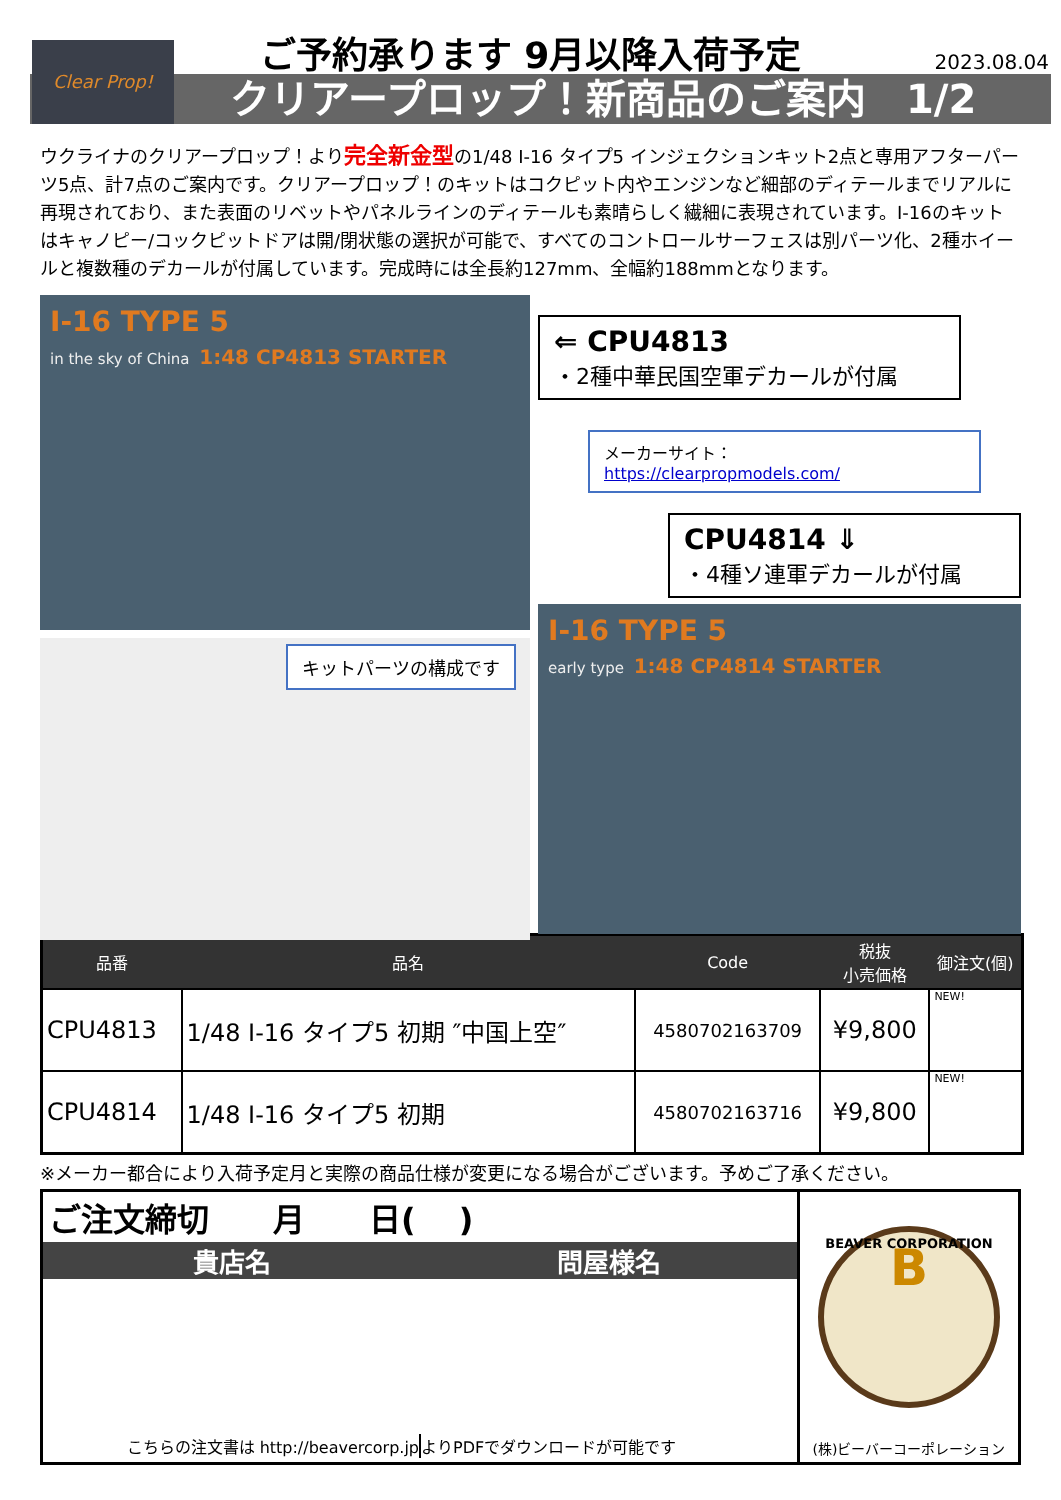Clear Prop!
ご予約承ります 9月以降入荷予定
2023.08.04
クリアープロップ！新商品のご案内　1/2
ウクライナのクリアープロップ！より完全新金型の1/48 I-16 タイプ5 インジェクションキット2点と専用アフターパーツ5点、計7点のご案内です。クリアープロップ！のキットはコクピット内やエンジンなど細部のディテールまでリアルに再現されており、また表面のリベットやパネルラインのディテールも素晴らしく繊細に表現されています。I-16のキットはキャノピー/コックピットドアは開/閉状態の選択が可能で、すべてのコントロールサーフェスは別パーツ化、2種ホイールと複数種のデカールが付属しています。完成時には全長約127mm、全幅約188mmとなります。
I-16 TYPE 5
in the sky of China 1:48 CP4813 STARTER
キットパーツの構成です
⇐ CPU4813
・2種中華民国空軍デカールが付属
メーカーサイト：https://clearpropmodels.com/
CPU4814 ⇓
・4種ソ連軍デカールが付属
I-16 TYPE 5
early type 1:48 CP4814 STARTER
| 品番 | 品名 | Code | 税抜 小売価格 | 御注文(個) |
| --- | --- | --- | --- | --- |
| CPU4813 | 1/48 I-16 タイプ5 初期 ″中国上空″ | 4580702163709 | ¥9,800 | NEW! |
| CPU4814 | 1/48 I-16 タイプ5 初期 | 4580702163716 | ¥9,800 | NEW! |
※メーカー都合により入荷予定月と実際の商品仕様が変更になる場合がございます。予めご了承ください。
ご注文締切　　月　　日(　 )
貴店名 問屋様名
こちらの注文書は http://beavercorp.jp
よりPDFでダウンロードが可能です
BEAVER CORPORATION
B
(株)ビーバーコーポレーション